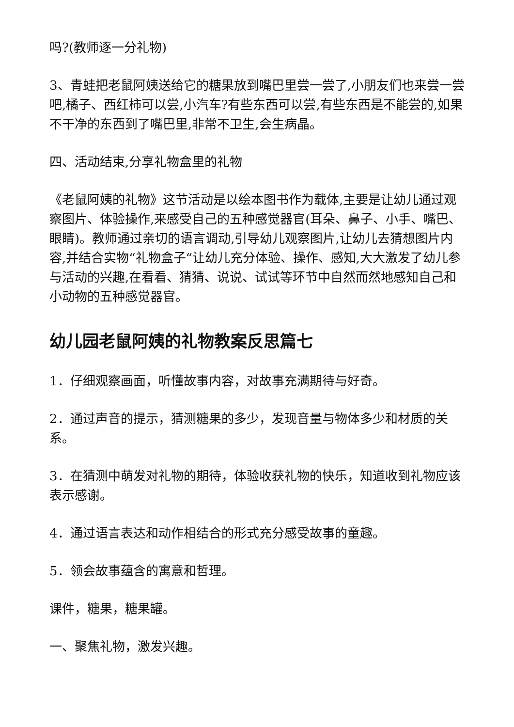吗?(教师逐一分礼物)
3、青蛙把老鼠阿姨送给它的糖果放到嘴巴里尝一尝了,小朋友们也来尝一尝吧,橘子、西红柿可以尝,小汽车?有些东西可以尝,有些东西是不能尝的,如果不干净的东西到了嘴巴里,非常不卫生,会生病晶。
四、活动结束,分享礼物盒里的礼物
《老鼠阿姨的礼物》这节活动是以绘本图书作为载体,主要是让幼儿通过观察图片、体验操作,来感受自己的五种感觉器官(耳朵、鼻子、小手、嘴巴、眼睛)。教师通过亲切的语言调动,引导幼儿观察图片,让幼儿去猜想图片内容,并结合实物“礼物盒子“让幼儿充分体验、操作、感知,大大激发了幼儿参与活动的兴趣,在看看、猜猜、说说、试试等环节中自然而然地感知自己和小动物的五种感觉器官。
幼儿园老鼠阿姨的礼物教案反思篇七
1．仔细观察画面，听懂故事内容，对故事充满期待与好奇。
2．通过声音的提示，猜测糖果的多少，发现音量与物体多少和材质的关系。
3．在猜测中萌发对礼物的期待，体验收获礼物的快乐，知道收到礼物应该表示感谢。
4．通过语言表达和动作相结合的形式充分感受故事的童趣。
5．领会故事蕴含的寓意和哲理。
课件，糖果，糖果罐。
一、聚焦礼物，激发兴趣。